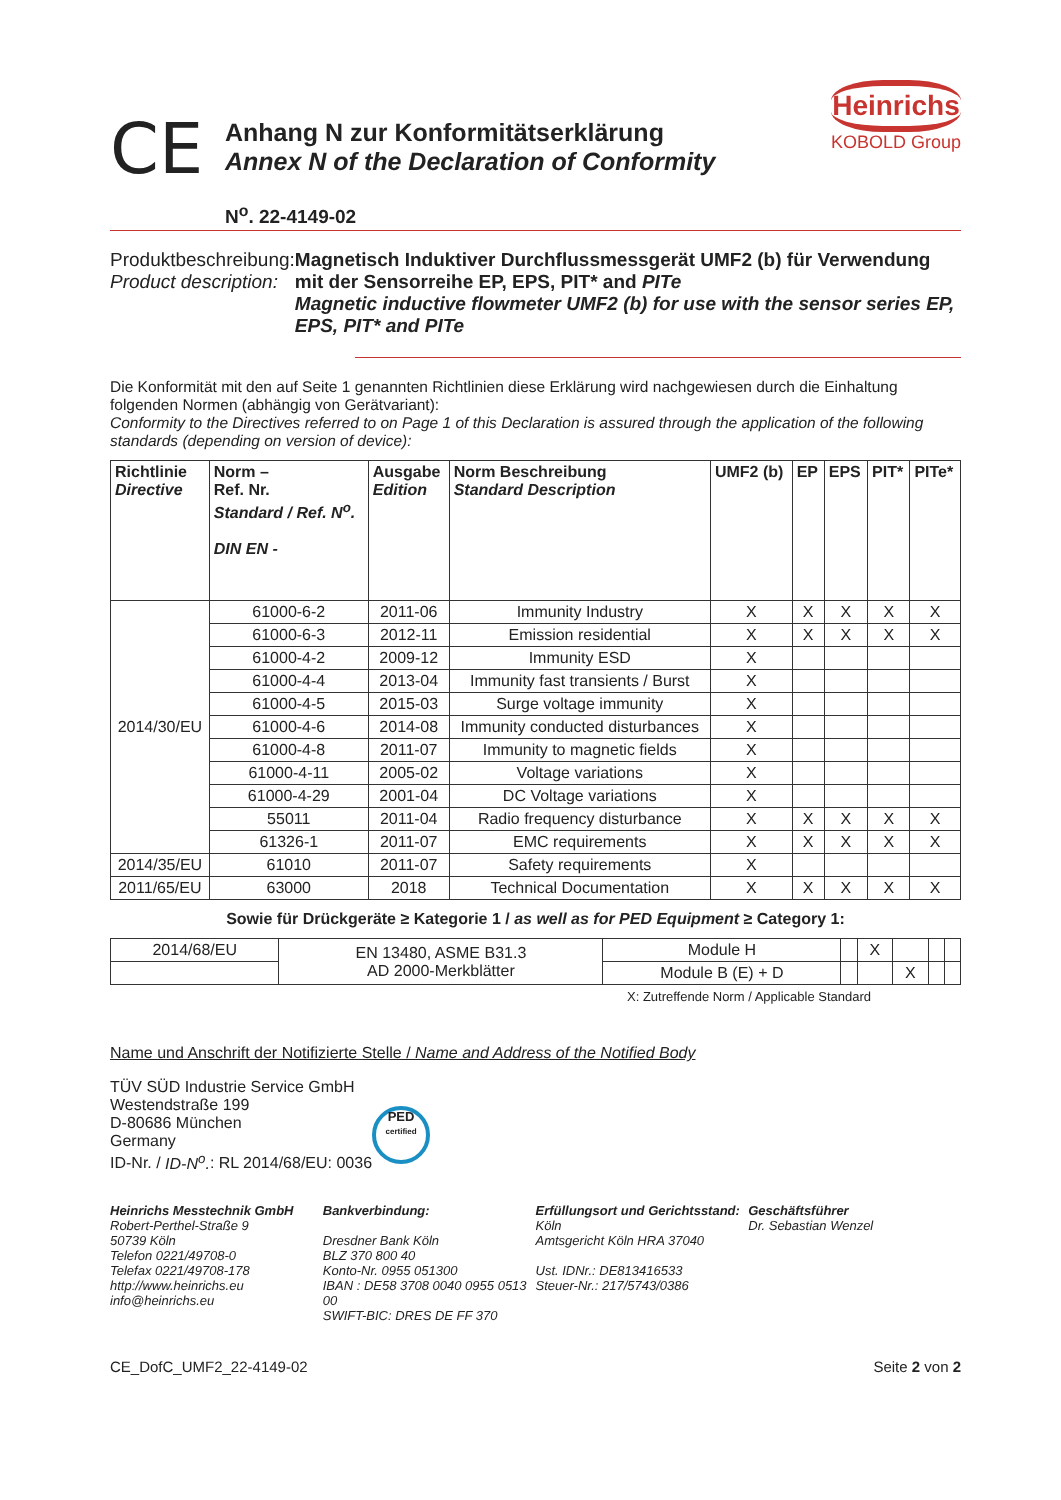CE
Anhang N zur Konformitätserklärung
Annex N of the Declaration of Conformity
Heinrichs
KOBOLD Group
N<sup>o</sup>. 22-4149-02
Produktbeschreibung:
Product description:
Magnetisch Induktiver Durchflussmessgerät UMF2 (b) für Verwendung mit der Sensorreihe EP, EPS, PIT* and PITe
Magnetic inductive flowmeter UMF2 (b) for use with the sensor series EP, EPS, PIT* and PITe
Die Konformität mit den auf Seite 1 genannten Richtlinien diese Erklärung wird nachgewiesen durch die Einhaltung folgenden Normen (abhängig von Gerätvariant):
Conformity to the Directives referred to on Page 1 of this Declaration is assured through the application of the following standards (depending on version of device):
| Richtlinie Directive | Norm – Ref. Nr. Standard / Ref. N<sup>o</sup>. DIN EN - | Ausgabe Edition | Norm Beschreibung Standard Description | UMF2 (b) | EP | EPS | PIT* | PITe* |
| --- | --- | --- | --- | --- | --- | --- | --- | --- |
| 2014/30/EU | 61000-6-2 | 2011-06 | Immunity Industry | X | X | X | X | X |
| | 61000-6-3 | 2012-11 | Emission residential | X | X | X | X | X |
| | 61000-4-2 | 2009-12 | Immunity ESD | X | | | | |
| | 61000-4-4 | 2013-04 | Immunity fast transients / Burst | X | | | | |
| | 61000-4-5 | 2015-03 | Surge voltage immunity | X | | | | |
| | 61000-4-6 | 2014-08 | Immunity conducted disturbances | X | | | | |
| | 61000-4-8 | 2011-07 | Immunity to magnetic fields | X | | | | |
| | 61000-4-11 | 2005-02 | Voltage variations | X | | | | |
| | 61000-4-29 | 2001-04 | DC Voltage variations | X | | | | |
| | 55011 | 2011-04 | Radio frequency disturbance | X | X | X | X | X |
| | 61326-1 | 2011-07 | EMC requirements | X | X | X | X | X |
| 2014/35/EU | 61010 | 2011-07 | Safety requirements | X | | | | |
| 2011/65/EU | 63000 | 2018 | Technical Documentation | X | X | X | X | X |
Sowie für Drückgeräte ≥ Kategorie 1 / as well as for PED Equipment ≥ Category 1:
| 2014/68/EU | EN 13480, ASME B31.3 AD 2000-Merkblätter | Module H | | X | | | |
| | | Module B (E) + D | | | X | | |
X: Zutreffende Norm / Applicable Standard
Name und Anschrift der Notifizierte Stelle / Name and Address of the Notified Body
TÜV SÜD Industrie Service GmbH
Westendstraße 199
D-80686 München
Germany
ID-Nr. / ID-N<sup>o</sup>.: RL 2014/68/EU: 0036
PED
certified
Heinrichs Messtechnik GmbH
Robert-Perthel-Straße 9
50739 Köln
Telefon 0221/49708-0
Telefax 0221/49708-178
http://www.heinrichs.eu
info@heinrichs.eu
Bankverbindung:
Dresdner Bank Köln
BLZ 370 800 40
Konto-Nr. 0955 051300
IBAN : DE58 3708 0040 0955 0513 00
SWIFT-BIC: DRES DE FF 370
Erfüllungsort und Gerichtsstand:
Köln
Amtsgericht Köln HRA 37040
Ust. IDNr.: DE813416533
Steuer-Nr.: 217/5743/0386
Geschäftsführer
Dr. Sebastian Wenzel
CE_DofC_UMF2_22-4149-02 Seite 2 von 2